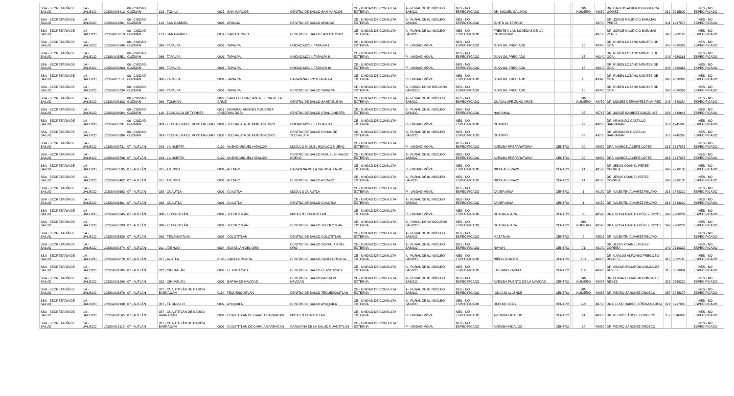| SSA - SECRETARÍA DE SALUD | 14 - JALISCO | JCSSA006412 | 06 - CIUDAD GUZMÁN | 103 - TONILA | 0015 - SAN MARCOS | CENTRO DE SALUD SAN MARCOS | CE - UNIDAD DE CONSULTA EXTERNA | A - RURAL DE 01 NÚCLEO BÁSICO | NES - NO ESPECIFICADO | DR. MIGUEL GALINDO | | | SIN NÚMERO | 49850 | DR. CARLOS ALBERTO FIGUEROA GOMEZ | 312 | 3215800 | NES - NO ESPECIFICADO |
| SSA - SECRETARÍA DE SALUD | 14 - JALISCO | JCSSA012601 | 06 - CIUDAD GUZMÁN | 113 - SAN GABRIEL | 0006 - APANGO | CENTRO DE SALUD APANGO | CE - UNIDAD DE CONSULTA EXTERNA | A - RURAL DE 01 NÚCLEO BÁSICO | NES - NO ESPECIFICADO | JUNTO AL TEMPLO | | | | 49700 | DR. JORGE MAURICIO BARAJAS PEREZ | 341 | 1297577 | NES - NO ESPECIFICADO |
| SSA - SECRETARÍA DE SALUD | 14 - JALISCO | JCSSA012613 | 06 - CIUDAD GUZMÁN | 113 - SAN GABRIEL | 0051 - SAN ANTONIO | CENTRO DE SALUD SAN ANTONIO | CE - UNIDAD DE CONSULTA EXTERNA | A - RURAL DE 01 NÚCLEO BÁSICO | NES - NO ESPECIFICADO | FRENTE A LAS BODEGAS DE LA COMUNIDAD | | | | 49700 | DR. JORGE MAURICIO BARAJAS PEREZ | 343 | 5960128 | NES - NO ESPECIFICADO |
| SSA - SECRETARÍA DE SALUD | 14 - JALISCO | JCSSA005246 | 06 - CIUDAD GUZMÁN | 086 - TAPALPA | 0001 - TAPALPA | UNIDAD MOVIL TAPALPA I | CE - UNIDAD DE CONSULTA EXTERNA | P - UNIDAD MÓVIL | NES - NO ESPECIFICADO | JUAN GIL PRECIADO | | | 15 | 49340 | DR. RUBEN LOZANO MONTES DE OCA | 343 | 4320363 | NES - NO ESPECIFICADO |
| SSA - SECRETARÍA DE SALUD | 14 - JALISCO | JCSSA005251 | 06 - CIUDAD GUZMÁN | 086 - TAPALPA | 0001 - TAPALPA | UNIDAD MOVIL TAPALPA II | CE - UNIDAD DE CONSULTA EXTERNA | P - UNIDAD MÓVIL | NES - NO ESPECIFICADO | JUAN GIL PRECIADO | | | 15 | 49340 | DR. RUBEN LOZANO MONTES DE OCA | 343 | 4320363 | NES - NO ESPECIFICADO |
| SSA - SECRETARÍA DE SALUD | 14 - JALISCO | JCSSA005263 | 06 - CIUDAD GUZMÁN | 086 - TAPALPA | 0001 - TAPALPA | UNIDAD MOVIL TAPALPA III | CE - UNIDAD DE CONSULTA EXTERNA | P - UNIDAD MÓVIL | NES - NO ESPECIFICADO | JUAN GIL PRECIADO | | | 15 | 49340 | DR. RUBEN LOZANO MONTES DE OCA | 343 | 4320363 | NES - NO ESPECIFICADO |
| SSA - SECRETARÍA DE SALUD | 14 - JALISCO | JCSSA013511 | 06 - CIUDAD GUZMÁN | 086 - TAPALPA | 0001 - TAPALPA | CARAVANA TIPO 0 TAPALPA | CE - UNIDAD DE CONSULTA EXTERNA | P - UNIDAD MÓVIL | NES - NO ESPECIFICADO | JUAN GIL PRECIADO | | | 15 | 49340 | DR. RUBEN LOZANO MONTES DE OCA | 343 | 4320363 | NES - NO ESPECIFICADO |
| SSA - SECRETARÍA DE SALUD | 14 - JALISCO | JCSSA005234 | 06 - CIUDAD GUZMÁN | 086 - TAPALPA | 0001 - TAPALPA | CENTRO DE SALUD TAPALPA | CE - UNIDAD DE CONSULTA EXTERNA | B - RURAL DE 02 NÚCLEOS BÁSICOS | NES - NO ESPECIFICADO | JUAN GIL PRECIADO | | | 15 | 49340 | DR. RUBEN LOZANO MONTES DE OCA | 343 | 4320363 | NES - NO ESPECIFICADO |
| SSA - SECRETARÍA DE SALUD | 14 - JALISCO | JCSSA006103 | 06 - CIUDAD GUZMÁN | 099 - TOLIMÁN | 0027 - SANTA ELENA (SANTA ELENA DE LA CRUZ) | CENTRO DE SALUD SANTA ELENA | CE - UNIDAD DE CONSULTA EXTERNA | A - RURAL DE 01 NÚCLEO BÁSICO | NES - NO ESPECIFICADO | GUADALUPE ZUNO ARCE | | | SIN NÚMERO | 49750 | DR. MOISES CERVANTES RAMIREZ | 343 | 4340384 | NES - NO ESPECIFICADO |
| SSA - SECRETARÍA DE SALUD | 14 - JALISCO | JCSSA006984 | 06 - CIUDAD GUZMÁN | 119 - ZACOALCO DE TORRES | 0011 - GENERAL ANDRÉS FIGUEROA (CATARINA DOS) | CENTRO DE SALUD GRAL. ANDRÉS | CE - UNIDAD DE CONSULTA EXTERNA | A - RURAL DE 01 NÚCLEO BÁSICO | NES - NO ESPECIFICADO | NACIONAL | | | 35 | 45765 | DR. JORGE RAMIREZ GONZALES | 326 | 4342643 | NES - NO ESPECIFICADO |
| SSA - SECRETARÍA DE SALUD | 14 - JALISCO | JCSSA005391 | 06 - CIUDAD GUZMÁN | 089 - TECHALUTA DE MONTENEGRO | 0001 - TECHALUTA DE MONTENEGRO | UNIDAD MOVIL TECHALUTA | CE - UNIDAD DE CONSULTA EXTERNA | P - UNIDAD MÓVIL | NES - NO ESPECIFICADO | OCAMPO | | | 29 | 49230 | DR. ARMANDO CASTILLO BARRAGAN | 372 | 4245395 | NES - NO ESPECIFICADO |
| SSA - SECRETARÍA DE SALUD | 14 - JALISCO | JCSSA005386 | 06 - CIUDAD GUZMÁN | 089 - TECHALUTA DE MONTENEGRO | 0001 - TECHALUTA DE MONTENEGRO | CENTRO DE SALUD RURAL DE TECHALUTA | CE - UNIDAD DE CONSULTA EXTERNA | A - RURAL DE 01 NÚCLEO BÁSICO | NES - NO ESPECIFICADO | OCAMPO | | | 29 | 49230 | DR. ARMANDO CASTILLO BARRAGAN | 372 | 4245395 | NES - NO ESPECIFICADO |
| SSA - SECRETARÍA DE SALUD | 14 - JALISCO | JCSSA002731 | 07 - AUTLÁN | 043 - LA HUERTA | 0139 - NUEVO MIGUEL HIDALGO | MODULO MIGUEL HIDALGO NUEVO | CE - UNIDAD DE CONSULTA EXTERNA | P - UNIDAD MÓVIL | NES - NO ESPECIFICADO | AVENIDA PREPARATORIA | CENTRO | | 20 | 48930 | DRA. MARICELA LEPE LÓPEZ | 315 | 3517076 | NES - NO ESPECIFICADO |
| SSA - SECRETARÍA DE SALUD | 14 - JALISCO | JCSSA002726 | 07 - AUTLÁN | 043 - LA HUERTA | 0139 - NUEVO MIGUEL HIDALGO | CENTRO DE SALUD MIGUEL HIDALGO NUEVO | CE - UNIDAD DE CONSULTA EXTERNA | A - RURAL DE 01 NÚCLEO BÁSICO | NES - NO ESPECIFICADO | AVENIDA PREPARATORIA | CENTRO | | 20 | 48930 | DRA. MARICELA LEPE LÓPEZ | 315 | 3517076 | NES - NO ESPECIFICADO |
| SSA - SECRETARÍA DE SALUD | 14 - JALISCO | JCSSA013535 | 07 - AUTLÁN | 011 - ATENGO | 0001 - ATENGO | CARAVANA DE LA SALUD ATENGO | CE - UNIDAD DE CONSULTA EXTERNA | P - UNIDAD MÓVIL | NES - NO ESPECIFICADO | NICOLAS BRAVO | CENTRO | | 14 | 48190 | DR. JESÚS ODANEL PÉREZ CORREA | 349 | 7710138 | NES - NO ESPECIFICADO |
| SSA - SECRETARÍA DE SALUD | 14 - JALISCO | JCSSA000462 | 07 - AUTLÁN | 011 - ATENGO | 0001 - ATENGO | CENTRO DE SALUD ATENGO | CE - UNIDAD DE CONSULTA EXTERNA | A - RURAL DE 01 NÚCLEO BÁSICO | NES - NO ESPECIFICADO | NICOLAS BRAVO | CENTRO | | 14 | 48190 | DR. JESUS ODANEL PEREZ CORREA | 349 | 7710138 | NES - NO ESPECIFICADO |
| SSA - SECRETARÍA DE SALUD | 14 - JALISCO | JCSSA001693 | 07 - AUTLÁN | 028 - CUAUTLA | 0001 - CUAUTLA | MODULO CUAUTLA | CE - UNIDAD DE CONSULTA EXTERNA | P - UNIDAD MÓVIL | NES - NO ESPECIFICADO | JAVIER MINA | CENTRO | | 1 | 48150 | DR. VALENTÍN ÁLVAREZ PELAYO | 316 | 3843210 | NES - NO ESPECIFICADO |
| SSA - SECRETARÍA DE SALUD | 14 - JALISCO | JCSSA001681 | 07 - AUTLÁN | 028 - CUAUTLA | 0001 - CUAUTLA | CENTRO DE SALUD CUAUTLA | CE - UNIDAD DE CONSULTA EXTERNA | A - RURAL DE 01 NÚCLEO BÁSICO | NES - NO ESPECIFICADO | JAVIER MINA | CENTRO | | 1 | 48150 | DR. VALENTÍN ÁLVAREZ PELAYO | 316 | 3843210 | NES - NO ESPECIFICADO |
| SSA - SECRETARÍA DE SALUD | 14 - JALISCO | JCSSA005345 | 07 - AUTLÁN | 088 - TECOLOTLÁN | 0001 - TECOLOTLÁN | MODULO TECOLOTLAN | CE - UNIDAD DE CONSULTA EXTERNA | P - UNIDAD MÓVIL | NES - NO ESPECIFICADO | GUADALAJARA | CENTRO | | 30 | 48540 | DRA. ROSA MARTHA PÉREZ REYES | 349 | 7760232 | NES - NO ESPECIFICADO |
| SSA - SECRETARÍA DE SALUD | 14 - JALISCO | JCSSA005333 | 07 - AUTLÁN | 088 - TECOLOTLÁN | 0001 - TECOLOTLÁN | CENTRO DE SALUD TECOLOTLAN | CE - UNIDAD DE CONSULTA EXTERNA | B - RURAL DE 02 NÚCLEOS BÁSICOS | NES - NO ESPECIFICADO | GUADALAJARA | CENTRO | | SIN NÚMERO | 48540 | DRA. ROSA MARTHA PÉREZ REYES | 349 | 7760232 | NES - NO ESPECIFICADO |
| SSA - SECRETARÍA DE SALUD | 14 - JALISCO | JCSSA005420 | 07 - AUTLÁN | 090 - TENAMAXTLÁN | 0008 - COLOTITLÁN | CENTRO DE SALUD COLOTITLAN | CE - UNIDAD DE CONSULTA EXTERNA | A - RURAL DE 01 NÚCLEO BÁSICO | NES - NO ESPECIFICADO | MAZATLAN | CENTRO | | 2 | 48592 | DR. VALENTÍN ÁLVAREZ PELAYO | | | NES - NO ESPECIFICADO |
| SSA - SECRETARÍA DE SALUD | 14 - JALISCO | JCSSA000474 | 07 - AUTLÁN | 011 - ATENGO | 0024 - SOYATLÁN DEL ORO | CENTRO DE SALUD SOYATLAN DEL ORO | CE - UNIDAD DE CONSULTA EXTERNA | A - RURAL DE 01 NÚCLEO BÁSICO | NES - NO ESPECIFICADO | RAYON | CENTRO | | 71 | 48180 | DR. JESUS ODANEL PEREZ CORREA | 349 | 7710322 | NES - NO ESPECIFICADO |
| SSA - SECRETARÍA DE SALUD | 14 - JALISCO | JCSSA000870 | 07 - AUTLÁN | 017 - AYUTLA | 0103 - SANTA ROSALÍA | CENTRO DE SALUD SANTA ROSALIA | CE - UNIDAD DE CONSULTA EXTERNA | A - RURAL DE 01 NÚCLEO BÁSICO | NES - NO ESPECIFICADO | NIÑOS HEROES | CENTRO | | 131 | 48080 | DR. CARLOS ALFONSO FREGOSO ROBLES | 317 | 3832111 | NES - NO ESPECIFICADO |
| SSA - SECRETARÍA DE SALUD | 14 - JALISCO | JCSSA001285 | 07 - AUTLÁN | 022 - CIHUATLÁN | 0002 - EL AGUACATE | CENTRO DE SALUD EL AGUACATE | CE - UNIDAD DE CONSULTA EXTERNA | A - RURAL DE 01 NÚCLEO BÁSICO | NES - NO ESPECIFICADO | EMILIANO ZAPATA | CENTRO | | 100 | 48990 | DR. OSCAR EDUARDO GONZALEZ REYES | 315 | 3558834 | NES - NO ESPECIFICADO |
| SSA - SECRETARÍA DE SALUD | 14 - JALISCO | JCSSA001290 | 07 - AUTLÁN | 022 - CIHUATLÁN | 0006 - BARRA DE NAVIDAD | CENTRO DE SALUD BARRA DE NAVIDAD | CE - UNIDAD DE CONSULTA EXTERNA | A - RURAL DE 01 NÚCLEO BÁSICO | NES - NO ESPECIFICADO | AVENIDA PUERTO DE LA NAVIDAD | CENTRO | | SIN NÚMERO | 48987 | DR. OSCAR EDUARDO GONZALEZ REYES | 315 | 3556220 | NES - NO ESPECIFICADO |
| SSA - SECRETARÍA DE SALUD | 14 - JALISCO | JCSSA001676 | 07 - AUTLÁN | 027 - CUAUTITLÁN DE GARCÍA BARRAGÁN | 0114 - TEQUESQUITLÁN | CENTRO DE SALUD TEQUESQUITLAN | CE - UNIDAD DE CONSULTA EXTERNA | A - RURAL DE 01 NÚCLEO BÁSICO | NES - NO ESPECIFICADO | IGNACIO ALLENDE | CENTRO | | SIN NÚMERO | 48965 | DR. PEDRO SÁNCHEZ OROZCO | 357 | 3845377 | NES - NO ESPECIFICADO |
| SSA - SECRETARÍA DE SALUD | 14 - JALISCO | JCSSA002130 | 07 - AUTLÁN | 037 - EL GRULLO | 0007 - AYUQUILA | CENTRO DE SALUD AYUQUILA | CE - UNIDAD DE CONSULTA EXTERNA | A - RURAL DE 01 NÚCLEO BÁSICO | NES - NO ESPECIFICADO | DEPORTISTAS | CENTRO | | 4-C | 48745 | DRA. FLOR HAIDEE ZÚÑIGA GARCÍA | 321 | 3717005 | NES - NO ESPECIFICADO |
| SSA - SECRETARÍA DE SALUD | 14 - JALISCO | JCSSA001565 | 07 - AUTLÁN | 027 - CUAUTITLÁN DE GARCÍA BARRAGÁN | 0001 - CUAUTITLÁN DE GARCÍA BARRAGÁN | MODULO CUAUTITLAN | CE - UNIDAD DE CONSULTA EXTERNA | P - UNIDAD MÓVIL | NES - NO ESPECIFICADO | AVENIDA HIDALGO | CENTRO | | 14 | 48950 | DR. PEDRO SÁNCHEZ OROZCO | 357 | 3846083 | NES - NO ESPECIFICADO |
| SSA - SECRETARÍA DE SALUD | 14 - JALISCO | JCSSA013115 | 07 - AUTLÁN | 027 - CUAUTITLÁN DE GARCÍA BARRAGÁN | 0001 - CUAUTITLÁN DE GARCÍA BARRAGÁN | CARAVANA DE LA SALUD CUAUTITLAN | CE - UNIDAD DE CONSULTA EXTERNA | P - UNIDAD MÓVIL | NES - NO ESPECIFICADO | AVENIDA HIDALGO | CENTRO | | 14 | 48950 | DR. PEDRO SÁNCHEZ OROZCO | | | NES - NO ESPECIFICADO |